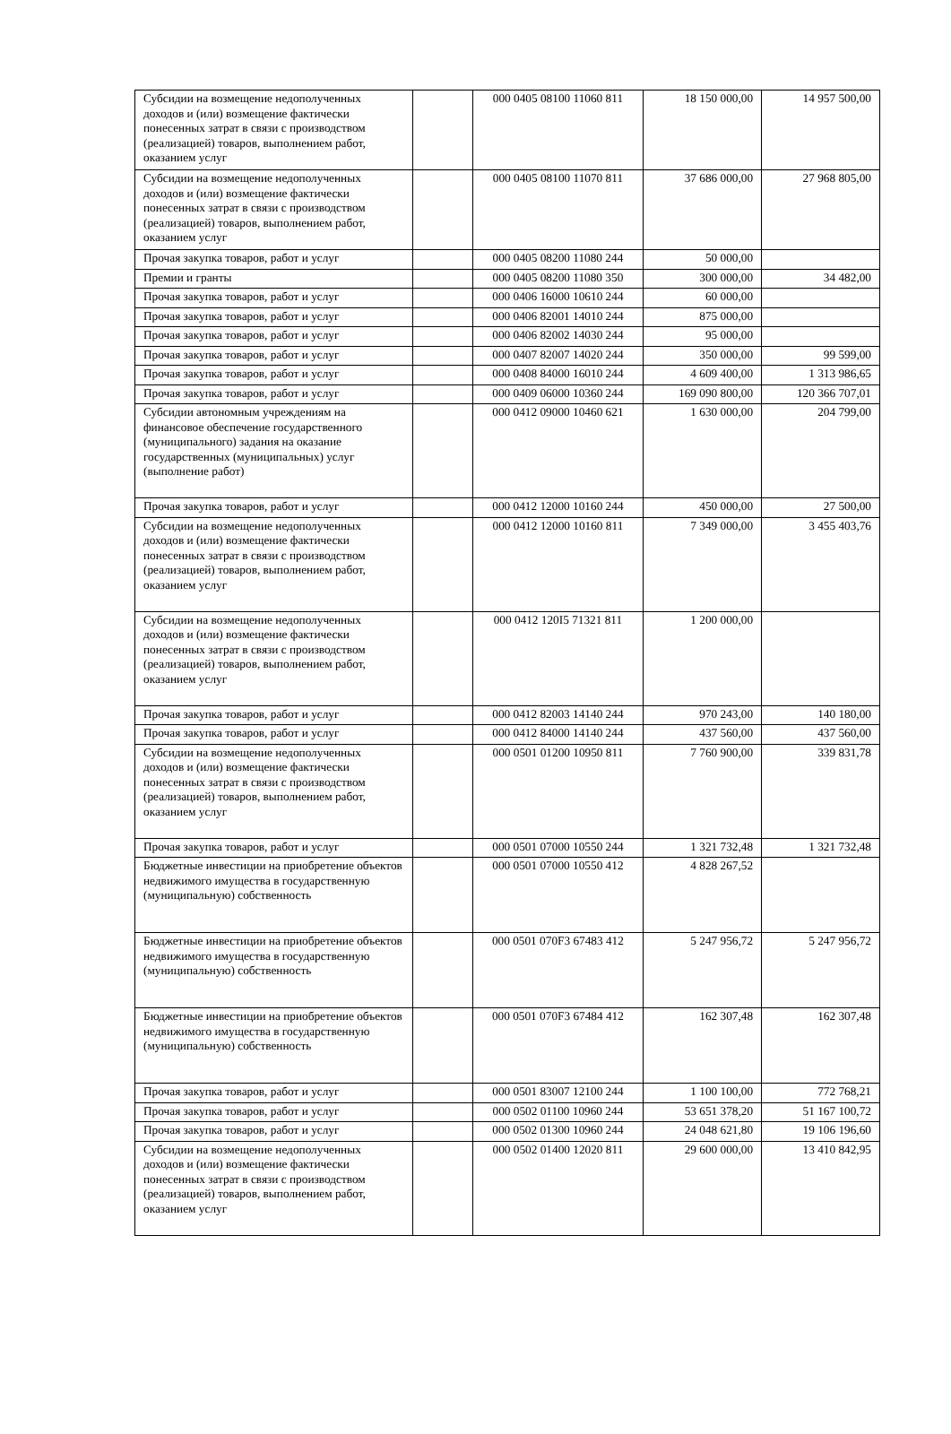| Субсидии на возмещение недополученных доходов и (или) возмещение фактически понесенных затрат в связи с производством (реализацией) товаров, выполнением работ, оказанием услуг | | 000 0405 08100 11060 811 | 18 150 000,00 | 14 957 500,00 |
| Субсидии на возмещение недополученных доходов и (или) возмещение фактически понесенных затрат в связи с производством (реализацией) товаров, выполнением работ, оказанием услуг | | 000 0405 08100 11070 811 | 37 686 000,00 | 27 968 805,00 |
| Прочая закупка товаров, работ и услуг | | 000 0405 08200 11080 244 | 50 000,00 | |
| Премии и гранты | | 000 0405 08200 11080 350 | 300 000,00 | 34 482,00 |
| Прочая закупка товаров, работ и услуг | | 000 0406 16000 10610 244 | 60 000,00 | |
| Прочая закупка товаров, работ и услуг | | 000 0406 82001 14010 244 | 875 000,00 | |
| Прочая закупка товаров, работ и услуг | | 000 0406 82002 14030 244 | 95 000,00 | |
| Прочая закупка товаров, работ и услуг | | 000 0407 82007 14020 244 | 350 000,00 | 99 599,00 |
| Прочая закупка товаров, работ и услуг | | 000 0408 84000 16010 244 | 4 609 400,00 | 1 313 986,65 |
| Прочая закупка товаров, работ и услуг | | 000 0409 06000 10360 244 | 169 090 800,00 | 120 366 707,01 |
| Субсидии автономным учреждениям на финансовое обеспечение государственного (муниципального) задания на оказание государственных (муниципальных) услуг (выполнение работ) | | 000 0412 09000 10460 621 | 1 630 000,00 | 204 799,00 |
| Прочая закупка товаров, работ и услуг | | 000 0412 12000 10160 244 | 450 000,00 | 27 500,00 |
| Субсидии на возмещение недополученных доходов и (или) возмещение фактически понесенных затрат в связи с производством (реализацией) товаров, выполнением работ, оказанием услуг | | 000 0412 12000 10160 811 | 7 349 000,00 | 3 455 403,76 |
| Субсидии на возмещение недополученных доходов и (или) возмещение фактически понесенных затрат в связи с производством (реализацией) товаров, выполнением работ, оказанием услуг | | 000 0412 120I5 71321 811 | 1 200 000,00 | |
| Прочая закупка товаров, работ и услуг | | 000 0412 82003 14140 244 | 970 243,00 | 140 180,00 |
| Прочая закупка товаров, работ и услуг | | 000 0412 84000 14140 244 | 437 560,00 | 437 560,00 |
| Субсидии на возмещение недополученных доходов и (или) возмещение фактически понесенных затрат в связи с производством (реализацией) товаров, выполнением работ, оказанием услуг | | 000 0501 01200 10950 811 | 7 760 900,00 | 339 831,78 |
| Прочая закупка товаров, работ и услуг | | 000 0501 07000 10550 244 | 1 321 732,48 | 1 321 732,48 |
| Бюджетные инвестиции на приобретение объектов недвижимого имущества в государственную (муниципальную) собственность | | 000 0501 07000 10550 412 | 4 828 267,52 | |
| Бюджетные инвестиции на приобретение объектов недвижимого имущества в государственную (муниципальную) собственность | | 000 0501 070F3 67483 412 | 5 247 956,72 | 5 247 956,72 |
| Бюджетные инвестиции на приобретение объектов недвижимого имущества в государственную (муниципальную) собственность | | 000 0501 070F3 67484 412 | 162 307,48 | 162 307,48 |
| Прочая закупка товаров, работ и услуг | | 000 0501 83007 12100 244 | 1 100 100,00 | 772 768,21 |
| Прочая закупка товаров, работ и услуг | | 000 0502 01100 10960 244 | 53 651 378,20 | 51 167 100,72 |
| Прочая закупка товаров, работ и услуг | | 000 0502 01300 10960 244 | 24 048 621,80 | 19 106 196,60 |
| Субсидии на возмещение недополученных доходов и (или) возмещение фактически понесенных затрат в связи с производством (реализацией) товаров, выполнением работ, оказанием услуг | | 000 0502 01400 12020 811 | 29 600 000,00 | 13 410 842,95 |